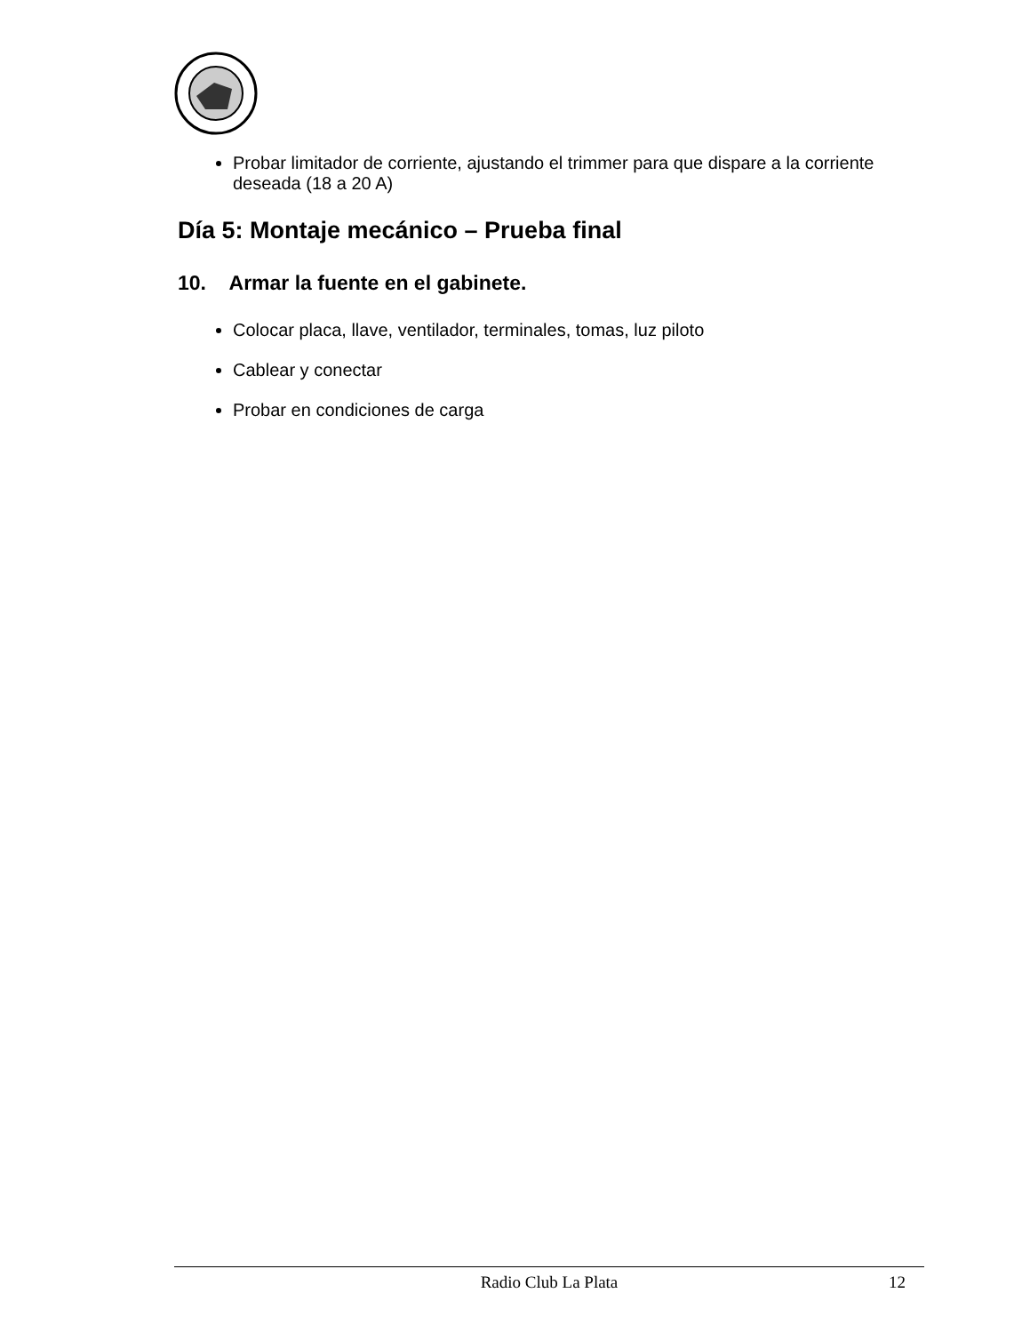Probar limitador de corriente, ajustando el trimmer para que dispare a la corriente deseada (18 a 20 A)
Día 5: Montaje mecánico – Prueba final
10. Armar la fuente en el gabinete.
Colocar placa, llave, ventilador, terminales, tomas, luz piloto
Cablear y conectar
Probar en condiciones de carga
Radio Club La Plata 12